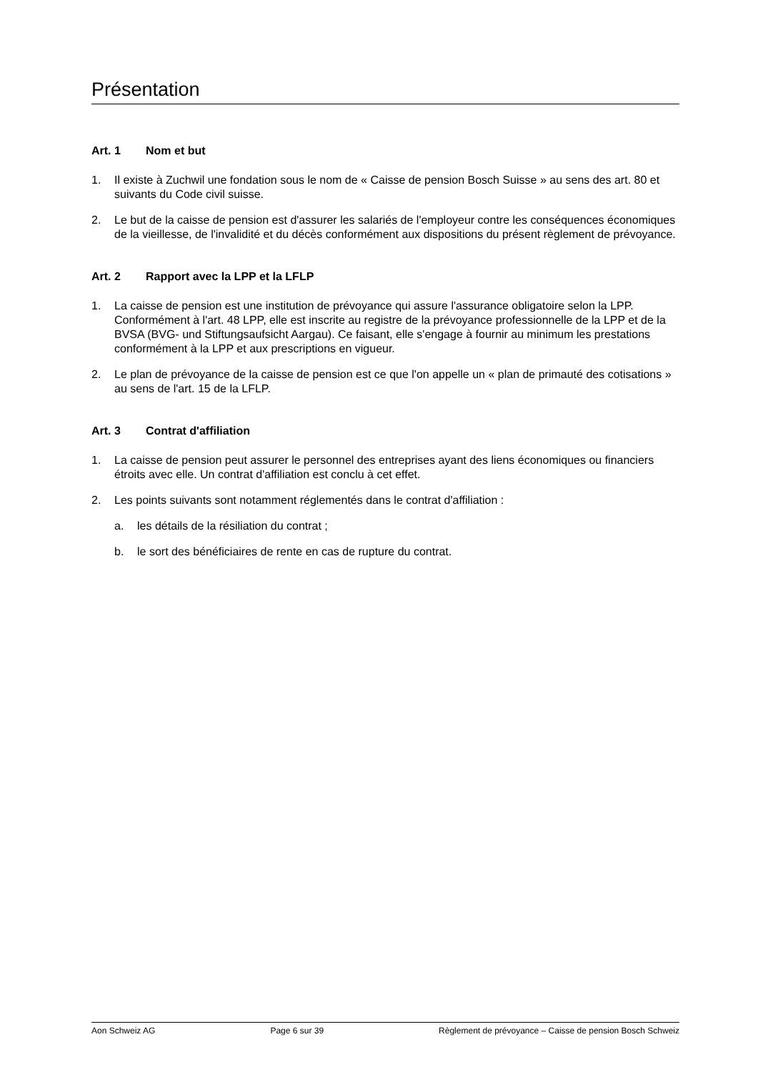Présentation
Art. 1 Nom et but
1. Il existe à Zuchwil une fondation sous le nom de « Caisse de pension Bosch Suisse » au sens des art. 80 et suivants du Code civil suisse.
2. Le but de la caisse de pension est d'assurer les salariés de l'employeur contre les conséquences économiques de la vieillesse, de l'invalidité et du décès conformément aux dispositions du présent règlement de prévoyance.
Art. 2 Rapport avec la LPP et la LFLP
1. La caisse de pension est une institution de prévoyance qui assure l'assurance obligatoire selon la LPP. Conformément à l'art. 48 LPP, elle est inscrite au registre de la prévoyance professionnelle de la LPP et de la BVSA (BVG- und Stiftungsaufsicht Aargau). Ce faisant, elle s'engage à fournir au minimum les prestations conformément à la LPP et aux prescriptions en vigueur.
2. Le plan de prévoyance de la caisse de pension est ce que l'on appelle un « plan de primauté des cotisations » au sens de l'art. 15 de la LFLP.
Art. 3 Contrat d'affiliation
1. La caisse de pension peut assurer le personnel des entreprises ayant des liens économiques ou financiers étroits avec elle. Un contrat d'affiliation est conclu à cet effet.
2. Les points suivants sont notamment réglementés dans le contrat d'affiliation :
a. les détails de la résiliation du contrat ;
b. le sort des bénéficiaires de rente en cas de rupture du contrat.
Aon Schweiz AG Page 6 sur 39 Règlement de prévoyance – Caisse de pension Bosch Schweiz